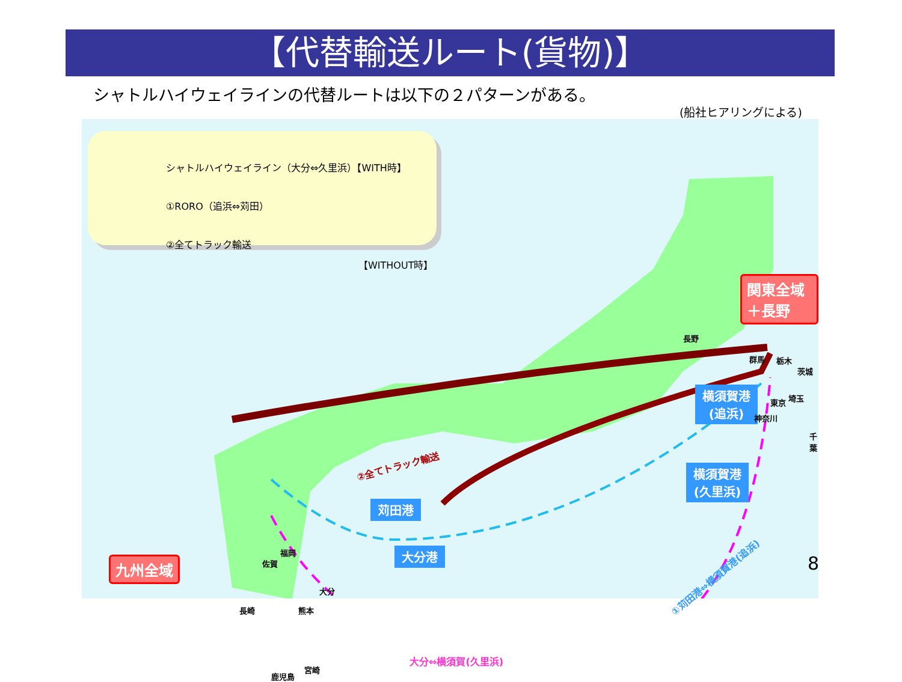【代替輸送ルート(貨物)】
シャトルハイウェイラインの代替ルートは以下の２パターンがある。
(船社ヒアリングによる)
シャトルハイウェイライン（大分⇔久里浜）【WITH時】
①RORO（追浜⇔苅田）
②全てトラック輸送
【WITHOUT時】
関東全域＋長野
九州全域
横須賀港
(追浜)
横須賀港
(久里浜)
苅田港
大分港
長野
群馬 栃木
茨城
埼玉
東京
神奈川
千葉
福岡
佐賀
大分
長崎 熊本
宮崎
鹿児島
②全てトラック輸送
①苅田港⇔横須賀港(追浜)
大分⇔横須賀(久里浜)
8